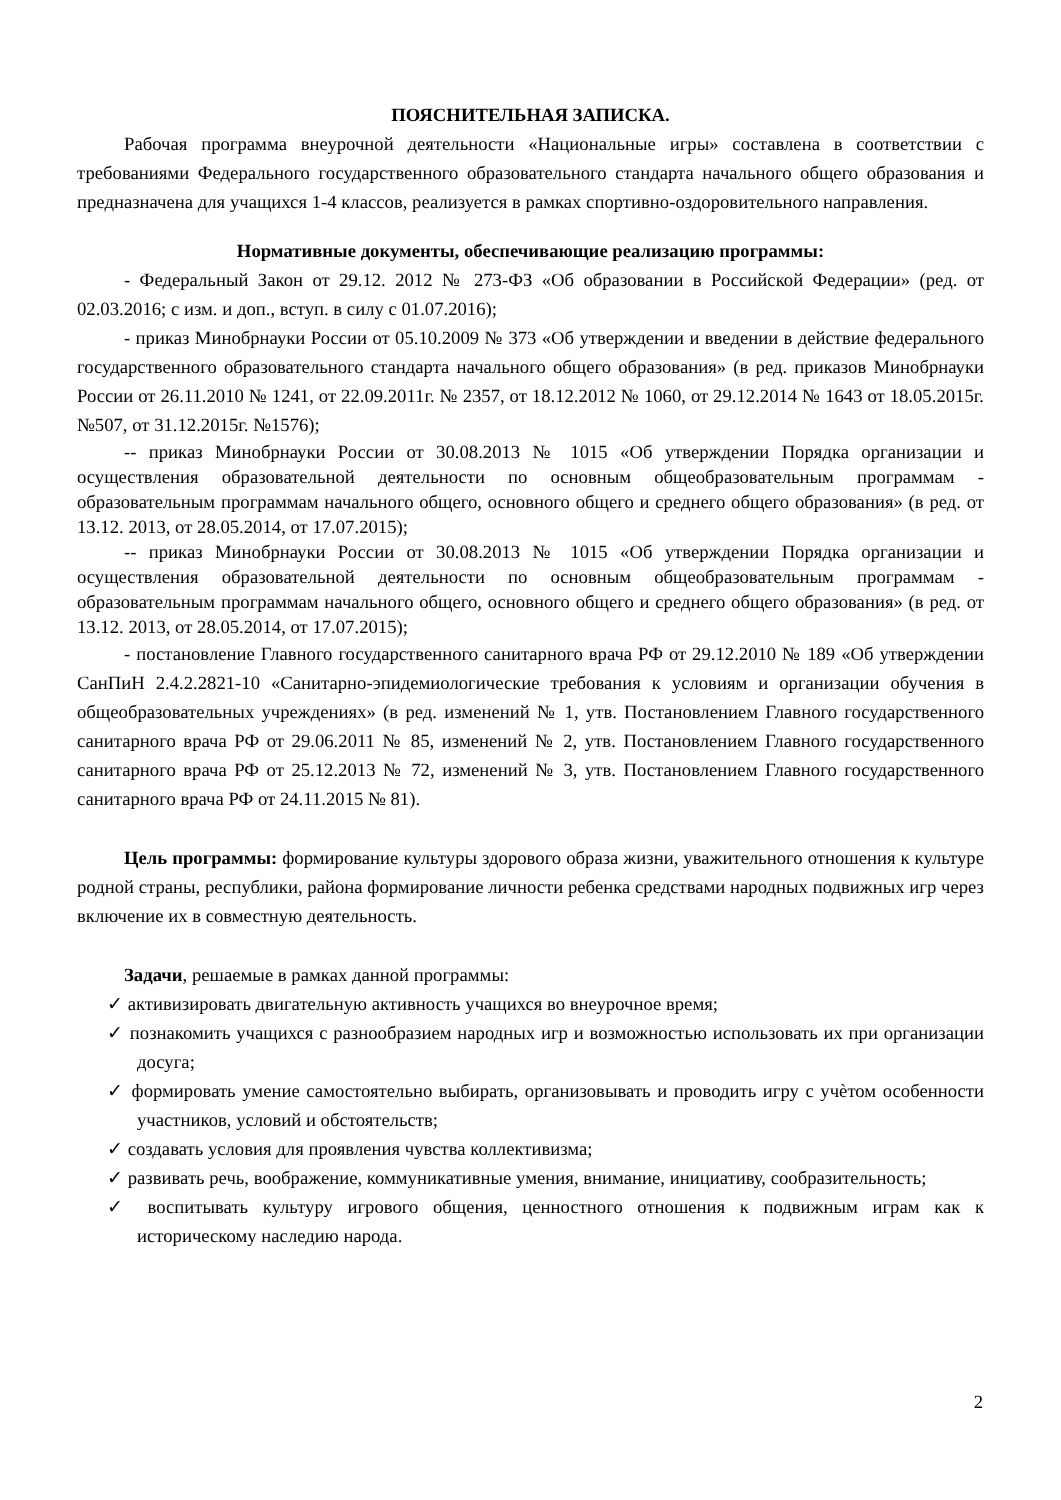ПОЯСНИТЕЛЬНАЯ ЗАПИСКА.
Рабочая программа внеурочной деятельности «Национальные игры» составлена в соответствии с требованиями Федерального государственного образовательного стандарта начального общего образования и предназначена для учащихся 1-4 классов, реализуется в рамках спортивно-оздоровительного направления.
Нормативные документы, обеспечивающие реализацию программы:
- Федеральный Закон от 29.12. 2012 № 273-ФЗ «Об образовании в Российской Федерации» (ред. от 02.03.2016; с изм. и доп., вступ. в силу с 01.07.2016);
- приказ Минобрнауки России от 05.10.2009 № 373 «Об утверждении и введении в действие федерального государственного образовательного стандарта начального общего образования» (в ред. приказов Минобрнауки России от 26.11.2010 № 1241, от 22.09.2011г. № 2357, от 18.12.2012 № 1060, от 29.12.2014 № 1643 от 18.05.2015г. №507, от 31.12.2015г. №1576);
-- приказ Минобрнауки России от 30.08.2013 № 1015 «Об утверждении Порядка организации и осуществления образовательной деятельности по основным общеобразовательным программам - образовательным программам начального общего, основного общего и среднего общего образования» (в ред. от 13.12. 2013, от 28.05.2014, от 17.07.2015);
-- приказ Минобрнауки России от 30.08.2013 № 1015 «Об утверждении Порядка организации и осуществления образовательной деятельности по основным общеобразовательным программам - образовательным программам начального общего, основного общего и среднего общего образования» (в ред. от 13.12. 2013, от 28.05.2014, от 17.07.2015);
- постановление Главного государственного санитарного врача РФ от 29.12.2010 № 189 «Об утверждении СанПиН 2.4.2.2821-10 «Санитарно-эпидемиологические требования к условиям и организации обучения в общеобразовательных учреждениях» (в ред. изменений № 1, утв. Постановлением Главного государственного санитарного врача РФ от 29.06.2011 № 85, изменений № 2, утв. Постановлением Главного государственного санитарного врача РФ от 25.12.2013 № 72, изменений № 3, утв. Постановлением Главного государственного санитарного врача РФ от 24.11.2015 № 81).
Цель программы: формирование культуры здорового образа жизни, уважительного отношения к культуре родной страны, республики, района формирование личности ребенка средствами народных подвижных игр через включение их в совместную деятельность.
Задачи, решаемые в рамках данной программы:
✓ активизировать двигательную активность учащихся во внеурочное время;
✓ познакомить учащихся с разнообразием народных игр и возможностью использовать их при организации досуга;
✓ формировать умение самостоятельно выбирать, организовывать и проводить игру с учѐтом особенности участников, условий и обстоятельств;
✓ создавать условия для проявления чувства коллективизма;
✓ развивать речь, воображение, коммуникативные умения, внимание, инициативу, сообразительность;
✓ воспитывать культуру игрового общения, ценностного отношения к подвижным играм как к историческому наследию народа.
2